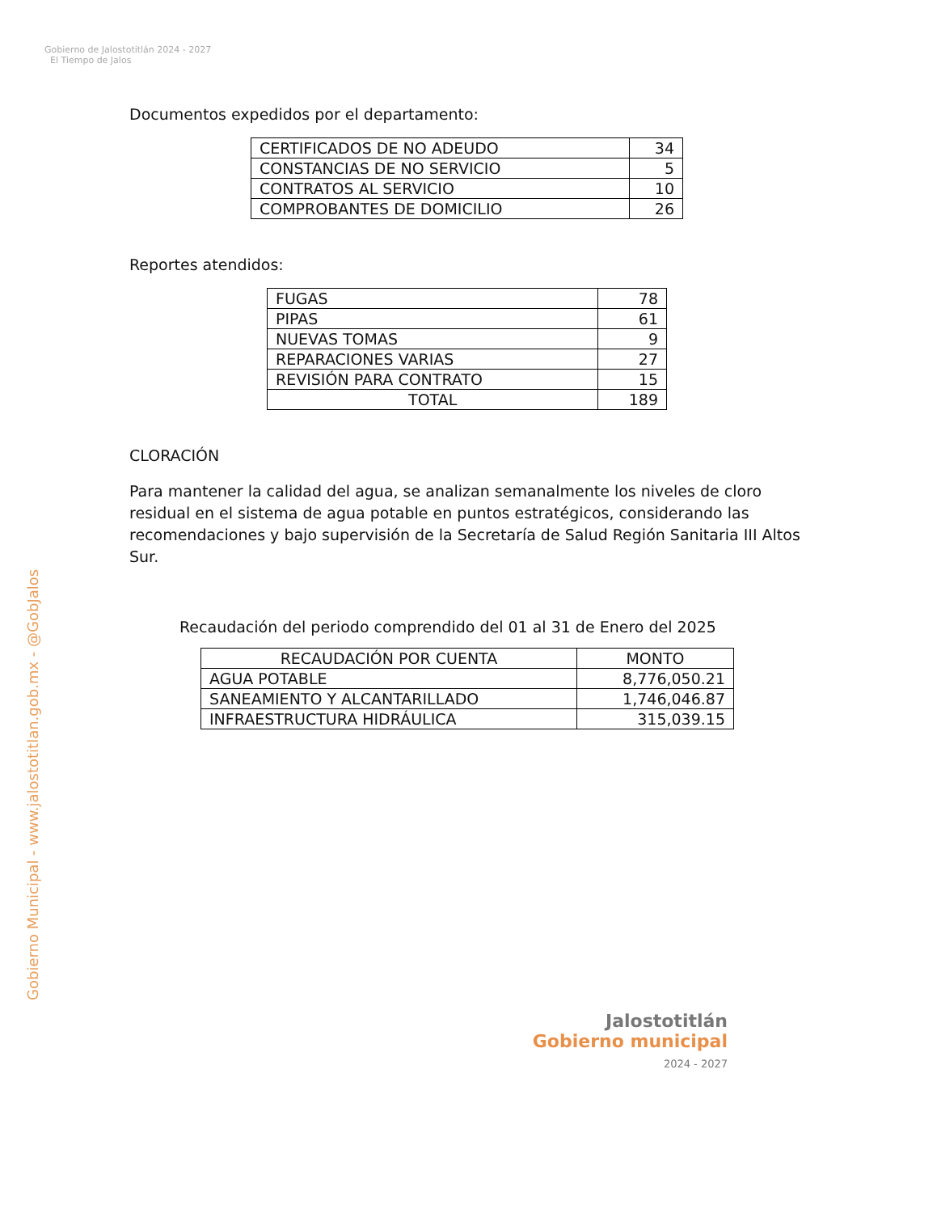Gobierno de Jalostotitlán 2024 - 2027 El Tiempo de Jalos
Gobierno Municipal - www.jalostotitlan.gob.mx - @GobJalos
Documentos expedidos por el departamento:
| CERTIFICADOS DE NO ADEUDO | 34 |
| CONSTANCIAS DE NO SERVICIO | 5 |
| CONTRATOS AL SERVICIO | 10 |
| COMPROBANTES DE DOMICILIO | 26 |
Reportes atendidos:
| FUGAS | 78 |
| PIPAS | 61 |
| NUEVAS TOMAS | 9 |
| REPARACIONES VARIAS | 27 |
| REVISIÓN PARA CONTRATO | 15 |
| TOTAL | 189 |
CLORACIÓN
Para mantener la calidad del agua, se analizan semanalmente los niveles de cloro residual en el sistema de agua potable en puntos estratégicos, considerando las recomendaciones y bajo supervisión de la Secretaría de Salud Región Sanitaria III Altos Sur.
Recaudación del periodo comprendido del 01 al 31 de Enero del 2025
| RECAUDACIÓN POR CUENTA | MONTO |
| --- | --- |
| AGUA POTABLE | 8,776,050.21 |
| SANEAMIENTO Y ALCANTARILLADO | 1,746,046.87 |
| INFRAESTRUCTURA HIDRÁULICA | 315,039.15 |
Jalostotitlán
Gobierno municipal
2024 - 2027